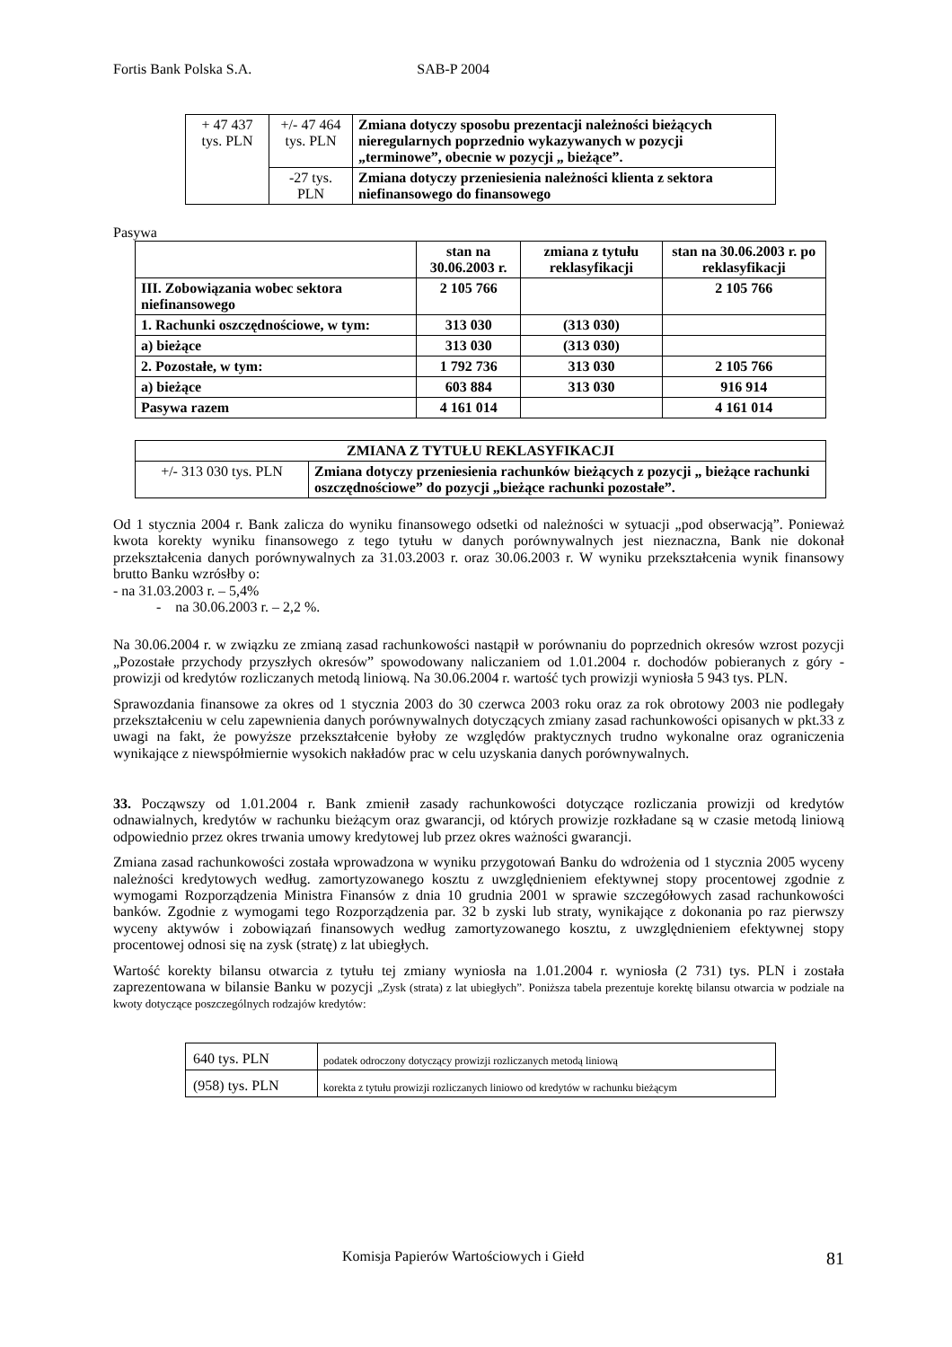Fortis Bank Polska S.A. SAB-P 2004
| + 47 437 tys. PLN | +/- 47 464 tys. PLN | Zmiana dotyczy sposobu prezentacji należności bieżących nieregularnych poprzednio wykazywanych w pozycji „terminowe”, obecnie w pozycji „ bieżące”. |
| | -27 tys. PLN | Zmiana dotyczy przeniesienia należności klienta z sektora niefinansowego do finansowego |
Pasywa
| | stan na 30.06.2003 r. | zmiana z tytułu reklasyfikacji | stan na 30.06.2003 r. po reklasyfikacji |
| --- | --- | --- | --- |
| III. Zobowiązania wobec sektora niefinansowego | 2 105 766 | | 2 105 766 |
| 1. Rachunki oszczędnościowe, w tym: | 313 030 | (313 030) | |
| a) bieżące | 313 030 | (313 030) | |
| 2. Pozostałe, w tym: | 1 792 736 | 313 030 | 2 105 766 |
| a) bieżące | 603 884 | 313 030 | 916 914 |
| Pasywa razem | 4 161 014 | | 4 161 014 |
| ZMIANA Z TYTUŁU REKLASYFIKACJI | |
| --- | --- |
| +/- 313 030 tys. PLN | Zmiana dotyczy przeniesienia rachunków bieżących z pozycji „ bieżące rachunki oszczędnościowe” do pozycji „bieżące rachunki pozostałe”. |
Od 1 stycznia 2004 r. Bank zalicza do wyniku finansowego odsetki od należności w sytuacji „pod obserwacją”. Ponieważ kwota korekty wyniku finansowego z tego tytułu w danych porównywalnych jest nieznaczna, Bank nie dokonał przekształcenia danych porównywalnych za 31.03.2003 r. oraz 30.06.2003 r. W wyniku przekształcenia wynik finansowy brutto Banku wzrósłby o:
- na 31.03.2003 r. – 5,4%
- na 30.06.2003 r. – 2,2 %.
Na 30.06.2004 r. w związku ze zmianą zasad rachunkowości nastąpił w porównaniu do poprzednich okresów wzrost pozycji „Pozostałe przychody przyszłych okresów” spowodowany naliczaniem od 1.01.2004 r. dochodów pobieranych z góry - prowizji od kredytów rozliczanych metodą liniową. Na 30.06.2004 r. wartość tych prowizji wyniosła 5 943 tys. PLN.
Sprawozdania finansowe za okres od 1 stycznia 2003 do 30 czerwca 2003 roku oraz za rok obrotowy 2003 nie podlegały przekształceniu w celu zapewnienia danych porównywalnych dotyczących zmiany zasad rachunkowości opisanych w pkt.33 z uwagi na fakt, że powyższe przekształcenie byłoby ze względów praktycznych trudno wykonalne oraz ograniczenia wynikające z niewspółmiernie wysokich nakładów prac w celu uzyskania danych porównywalnych.
33. Począwszy od 1.01.2004 r. Bank zmienił zasady rachunkowości dotyczące rozliczania prowizji od kredytów odnawialnych, kredytów w rachunku bieżącym oraz gwarancji, od których prowizje rozkładane są w czasie metodą liniową odpowiednio przez okres trwania umowy kredytowej lub przez okres ważności gwarancji.
Zmiana zasad rachunkowości została wprowadzona w wyniku przygotowań Banku do wdrożenia od 1 stycznia 2005 wyceny należności kredytowych według. zamortyzowanego kosztu z uwzględnieniem efektywnej stopy procentowej zgodnie z wymogami Rozporządzenia Ministra Finansów z dnia 10 grudnia 2001 w sprawie szczegółowych zasad rachunkowości banków. Zgodnie z wymogami tego Rozporządzenia par. 32 b zyski lub straty, wynikające z dokonania po raz pierwszy wyceny aktywów i zobowiązań finansowych według zamortyzowanego kosztu, z uwzględnieniem efektywnej stopy procentowej odnosi się na zysk (stratę) z lat ubiegłych.
Wartość korekty bilansu otwarcia z tytułu tej zmiany wyniosła na 1.01.2004 r. wyniosła (2 731) tys. PLN i została zaprezentowana w bilansie Banku w pozycji „Zysk (strata) z lat ubiegłych”. Poniższa tabela prezentuje korektę bilansu otwarcia w podziale na kwoty dotyczące poszczególnych rodzajów kredytów:
| 640 tys. PLN | podatek odroczony dotyczący prowizji rozliczanych metodą liniową |
| (958) tys. PLN | korekta z tytułu prowizji rozliczanych liniowo od kredytów w rachunku bieżącym |
Komisja Papierów Wartościowych i Giełd 81